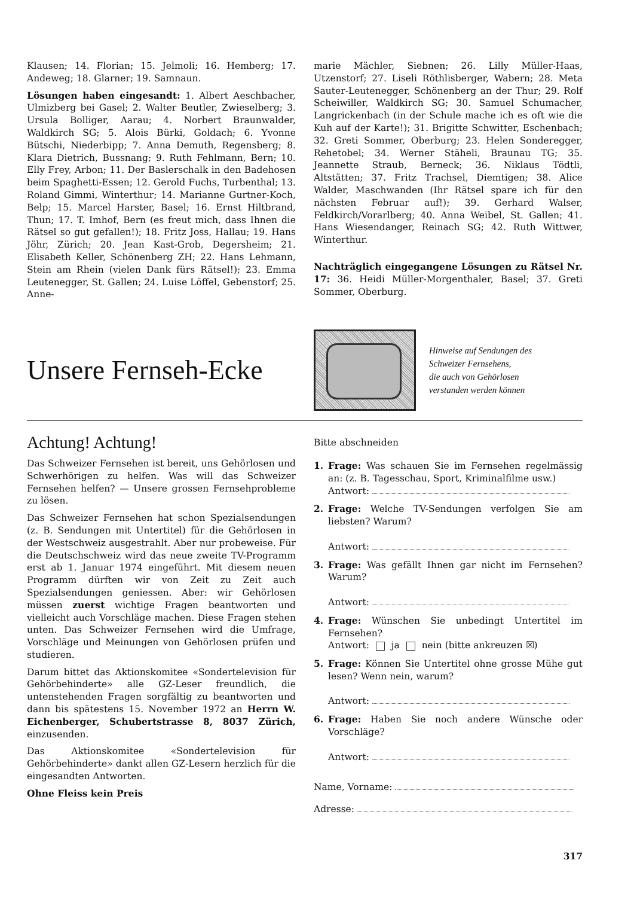Klausen; 14. Florian; 15. Jelmoli; 16. Hemberg; 17. Andeweg; 18. Glarner; 19. Samnaun.
Lösungen haben eingesandt: 1. Albert Aeschbacher, Ulmizberg bei Gasel; 2. Walter Beutler, Zwieselberg; 3. Ursula Bolliger, Aarau; 4. Norbert Braunwalder, Waldkirch SG; 5. Alois Bürki, Goldach; 6. Yvonne Bütschi, Niederbipp; 7. Anna Demuth, Regensberg; 8. Klara Dietrich, Bussnang; 9. Ruth Fehlmann, Bern; 10. Elly Frey, Arbon; 11. Der Baslerschalk in den Badehosen beim Spaghetti-Essen; 12. Gerold Fuchs, Turbenthal; 13. Roland Gimmi, Winterthur; 14. Marianne Gurtner-Koch, Belp; 15. Marcel Harster, Basel; 16. Ernst Hiltbrand, Thun; 17. T. Imhof, Bern (es freut mich, dass Ihnen die Rätsel so gut gefallen!); 18. Fritz Joss, Hallau; 19. Hans Jöhr, Zürich; 20. Jean Kast-Grob, Degersheim; 21. Elisabeth Keller, Schönenberg ZH; 22. Hans Lehmann, Stein am Rhein (vielen Dank fürs Rätsel!); 23. Emma Leutenegger, St. Gallen; 24. Luise Löffel, Gebenstorf; 25. Anne-
marie Mächler, Siebnen; 26. Lilly Müller-Haas, Utzenstorf; 27. Liseli Röthlisberger, Wabern; 28. Meta Sauter-Leutenegger, Schönenberg an der Thur; 29. Rolf Scheiwiller, Waldkirch SG; 30. Samuel Schumacher, Langrickenbach (in der Schule mache ich es oft wie die Kuh auf der Karte!); 31. Brigitte Schwitter, Eschenbach; 32. Greti Sommer, Oberburg; 23. Helen Sonderegger, Rehetobel; 34. Werner Stäheli, Braunau TG; 35. Jeannette Straub, Berneck; 36. Niklaus Tödtli, Altstätten; 37. Fritz Trachsel, Diemtigen; 38. Alice Walder, Maschwanden (Ihr Rätsel spare ich für den nächsten Februar auf!); 39. Gerhard Walser, Feldkirch/Vorarlberg; 40. Anna Weibel, St. Gallen; 41. Hans Wiesendanger, Reinach SG; 42. Ruth Wittwer, Winterthur.
Nachträglich eingegangene Lösungen zu Rätsel Nr. 17: 36. Heidi Müller-Morgenthaler, Basel; 37. Greti Sommer, Oberburg.
Unsere Fernseh-Ecke
Hinweise auf Sendungen des
Schweizer Fernsehens,
die auch von Gehörlosen
verstanden werden können
Achtung! Achtung!
Das Schweizer Fernsehen ist bereit, uns Gehörlosen und Schwerhörigen zu helfen. Was will das Schweizer Fernsehen helfen? — Unsere grossen Fernsehprobleme zu lösen.
Das Schweizer Fernsehen hat schon Spezialsendungen (z. B. Sendungen mit Untertitel) für die Gehörlosen in der Westschweiz ausgestrahlt. Aber nur probeweise. Für die Deutschschweiz wird das neue zweite TV-Programm erst ab 1. Januar 1974 eingeführt. Mit diesem neuen Programm dürften wir von Zeit zu Zeit auch Spezialsendungen geniessen. Aber: wir Gehörlosen müssen zuerst wichtige Fragen beantworten und vielleicht auch Vorschläge machen. Diese Fragen stehen unten. Das Schweizer Fernsehen wird die Umfrage, Vorschläge und Meinungen von Gehörlosen prüfen und studieren.
Darum bittet das Aktionskomitee «Sondertelevision für Gehörbehinderte» alle GZ-Leser freundlich, die untenstehenden Fragen sorgfältig zu beantworten und dann bis spätestens 15. November 1972 an Herrn W. Eichenberger, Schubertstrasse 8, 8037 Zürich, einzusenden.
Das Aktionskomitee «Sondertelevision für Gehörbehinderte» dankt allen GZ-Lesern herzlich für die eingesandten Antworten.
Ohne Fleiss kein Preis
Bitte abschneiden
1. Frage: Was schauen Sie im Fernsehen regelmässig an: (z. B. Tagesschau, Sport, Kriminalfilme usw.)
Antwort:
2. Frage: Welche TV-Sendungen verfolgen Sie am liebsten? Warum?
Antwort:
3. Frage: Was gefällt Ihnen gar nicht im Fernsehen? Warum?
Antwort:
4. Frage: Wünschen Sie unbedingt Untertitel im Fernsehen?
Antwort: ja nein (bitte ankreuzen ☒)
5. Frage: Können Sie Untertitel ohne grosse Mühe gut lesen? Wenn nein, warum?
Antwort:
6. Frage: Haben Sie noch andere Wünsche oder Vorschläge?
Antwort:
Name, Vorname:
Adresse:
317